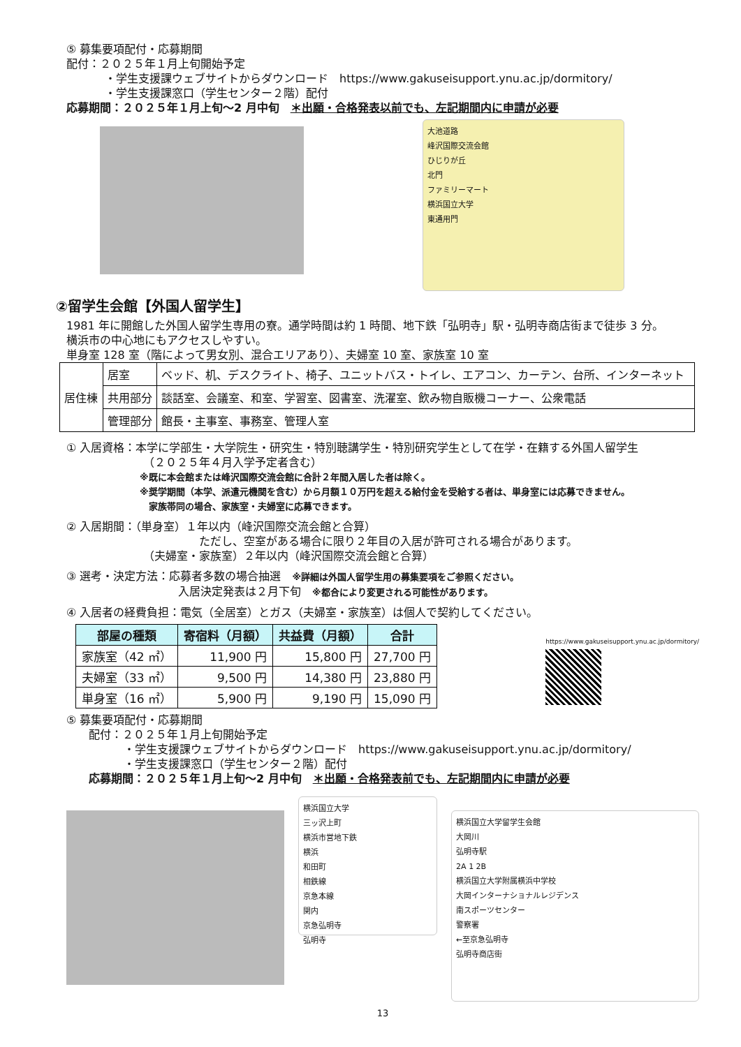⑤ 募集要項配付・応募期間
配付：２０２５年１月上旬開始予定
・学生支援課ウェブサイトからダウンロード　https://www.gakuseisupport.ynu.ac.jp/dormitory/
・学生支援課窓口（学生センター２階）配付
応募期間：２０２５年１月上旬～2 月中旬　＊出願・合格発表以前でも、左記期間内に申請が必要
大池道路
峰沢国際交流会館
ひじりが丘
北門
ファミリーマート
横浜国立大学
東通用門
②留学生会館【外国人留学生】
1981 年に開館した外国人留学生専用の寮。通学時間は約 1 時間、地下鉄「弘明寺」駅・弘明寺商店街まで徒歩 3 分。
横浜市の中心地にもアクセスしやすい。
単身室 128 室（階によって男女別、混合エリアあり）、夫婦室 10 室、家族室 10 室
| 居住棟 | 居室 | ベッド、机、デスクライト、椅子、ユニットバス・トイレ、エアコン、カーテン、台所、インターネット |
| | 共用部分 | 談話室、会議室、和室、学習室、図書室、洗濯室、飲み物自販機コーナー、公衆電話 |
| | 管理部分 | 館長・主事室、事務室、管理人室 |
① 入居資格：本学に学部生・大学院生・研究生・特別聴講学生・特別研究学生として在学・在籍する外国人留学生
（２０２５年４月入学予定者含む）
※既に本会館または峰沢国際交流会館に合計２年間入居した者は除く。
※奨学期間（本学、派遣元機関を含む）から月額１０万円を超える給付金を受給する者は、単身室には応募できません。
家族帯同の場合、家族室・夫婦室に応募できます。
② 入居期間：（単身室）１年以内（峰沢国際交流会館と合算）
ただし、空室がある場合に限り２年目の入居が許可される場合があります。
（夫婦室・家族室）２年以内（峰沢国際交流会館と合算）
③ 選考・決定方法：応募者多数の場合抽選　※詳細は外国人留学生用の募集要項をご参照ください。
入居決定発表は２月下旬　※都合により変更される可能性があります。
④ 入居者の経費負担：電気（全居室）とガス（夫婦室・家族室）は個人で契約してください。
| 部屋の種類 | 寄宿料（月額） | 共益費（月額） | 合計 |
| --- | --- | --- | --- |
| 家族室（42 ㎡） | 11,900 円 | 15,800 円 | 27,700 円 |
| 夫婦室（33 ㎡） | 9,500 円 | 14,380 円 | 23,880 円 |
| 単身室（16 ㎡） | 5,900 円 | 9,190 円 | 15,090 円 |
https://www.gakuseisupport.ynu.ac.jp/dormitory/
⑤ 募集要項配付・応募期間
配付：２０２５年１月上旬開始予定
・学生支援課ウェブサイトからダウンロード　https://www.gakuseisupport.ynu.ac.jp/dormitory/
・学生支援課窓口（学生センター２階）配付
応募期間：２０２５年１月上旬～2 月中旬　＊出願・合格発表前でも、左記期間内に申請が必要
横浜国立大学
三ッ沢上町
横浜市営地下鉄
横浜
和田町
相鉄線
京急本線
関内
京急弘明寺
弘明寺
横浜国立大学留学生会館
大岡川
弘明寺駅
2A 1 2B
横浜国立大学附属横浜中学校
大岡インターナショナルレジデンス
南スポーツセンター
警察署
←至京急弘明寺
弘明寺商店街
13